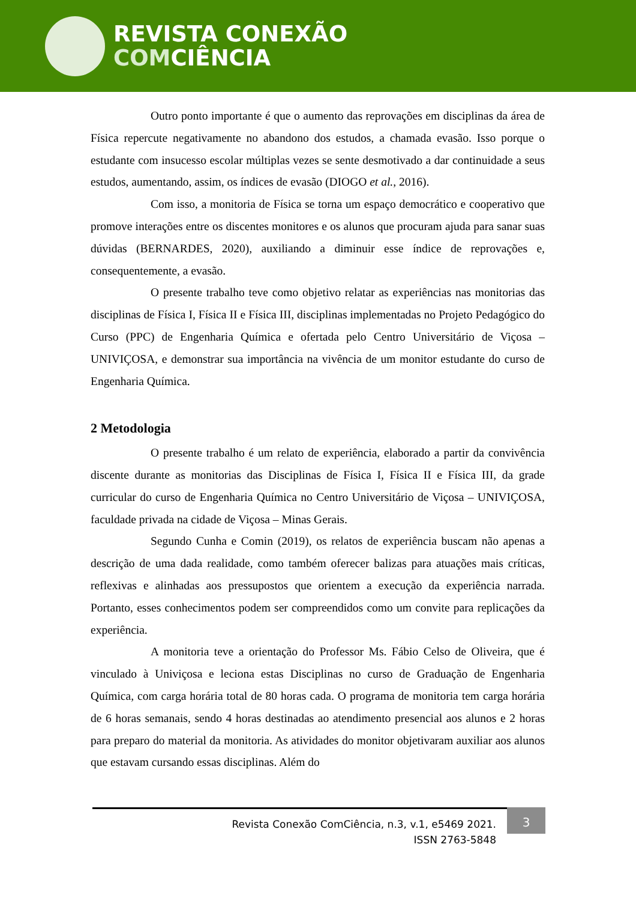REVISTA CONEXÃO
COMCIÊNCIA
Outro ponto importante é que o aumento das reprovações em disciplinas da área de Física repercute negativamente no abandono dos estudos, a chamada evasão. Isso porque o estudante com insucesso escolar múltiplas vezes se sente desmotivado a dar continuidade a seus estudos, aumentando, assim, os índices de evasão (DIOGO et al., 2016).
Com isso, a monitoria de Física se torna um espaço democrático e cooperativo que promove interações entre os discentes monitores e os alunos que procuram ajuda para sanar suas dúvidas (BERNARDES, 2020), auxiliando a diminuir esse índice de reprovações e, consequentemente, a evasão.
O presente trabalho teve como objetivo relatar as experiências nas monitorias das disciplinas de Física I, Física II e Física III, disciplinas implementadas no Projeto Pedagógico do Curso (PPC) de Engenharia Química e ofertada pelo Centro Universitário de Viçosa – UNIVIÇOSA, e demonstrar sua importância na vivência de um monitor estudante do curso de Engenharia Química.
2 Metodologia
O presente trabalho é um relato de experiência, elaborado a partir da convivência discente durante as monitorias das Disciplinas de Física I, Física II e Física III, da grade curricular do curso de Engenharia Química no Centro Universitário de Viçosa – UNIVIÇOSA, faculdade privada na cidade de Viçosa – Minas Gerais.
Segundo Cunha e Comin (2019), os relatos de experiência buscam não apenas a descrição de uma dada realidade, como também oferecer balizas para atuações mais críticas, reflexivas e alinhadas aos pressupostos que orientem a execução da experiência narrada. Portanto, esses conhecimentos podem ser compreendidos como um convite para replicações da experiência.
A monitoria teve a orientação do Professor Ms. Fábio Celso de Oliveira, que é vinculado à Univiçosa e leciona estas Disciplinas no curso de Graduação de Engenharia Química, com carga horária total de 80 horas cada. O programa de monitoria tem carga horária de 6 horas semanais, sendo 4 horas destinadas ao atendimento presencial aos alunos e 2 horas para preparo do material da monitoria. As atividades do monitor objetivaram auxiliar aos alunos que estavam cursando essas disciplinas. Além do
Revista Conexão ComCiência, n.3, v.1, e5469 2021.
ISSN 2763-5848
3